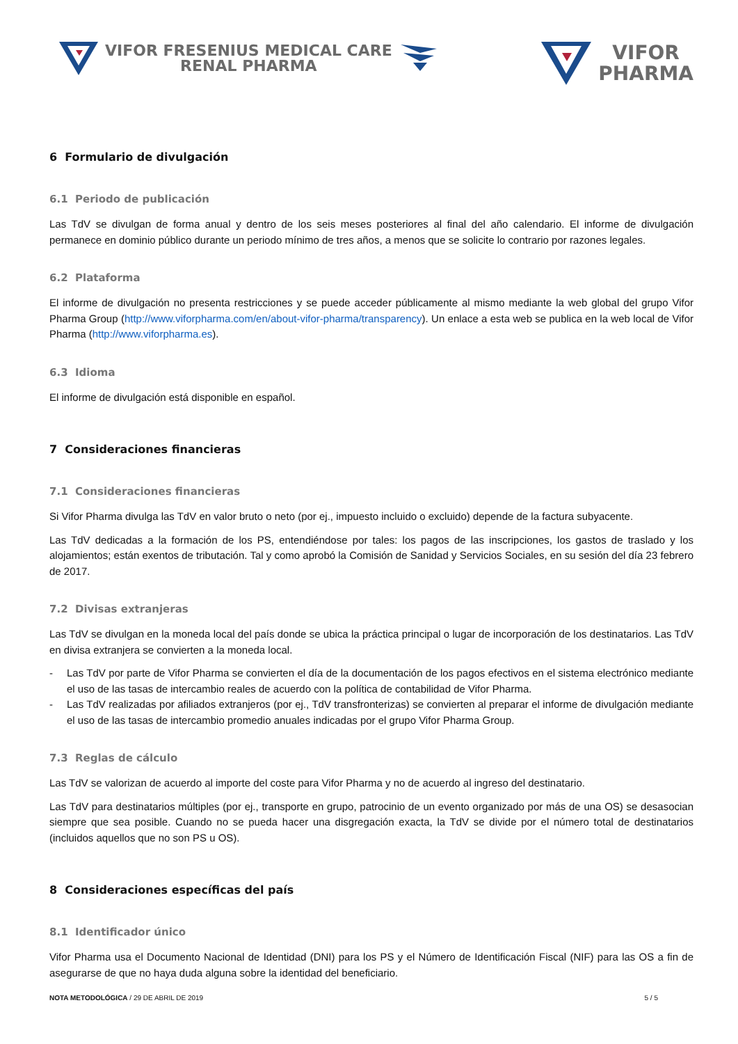VIFOR FRESENIUS MEDICAL CARE
RENAL PHARMA
VIFOR
PHARMA
6 Formulario de divulgación
6.1 Periodo de publicación
Las TdV se divulgan de forma anual y dentro de los seis meses posteriores al final del año calendario. El informe de divulgación permanece en dominio público durante un periodo mínimo de tres años, a menos que se solicite lo contrario por razones legales.
6.2 Plataforma
El informe de divulgación no presenta restricciones y se puede acceder públicamente al mismo mediante la web global del grupo Vifor Pharma Group (http://www.viforpharma.com/en/about-vifor-pharma/transparency). Un enlace a esta web se publica en la web local de Vifor Pharma (http://www.viforpharma.es).
6.3 Idioma
El informe de divulgación está disponible en español.
7 Consideraciones financieras
7.1 Consideraciones financieras
Si Vifor Pharma divulga las TdV en valor bruto o neto (por ej., impuesto incluido o excluido) depende de la factura subyacente.
Las TdV dedicadas a la formación de los PS, entendiéndose por tales: los pagos de las inscripciones, los gastos de traslado y los alojamientos; están exentos de tributación. Tal y como aprobó la Comisión de Sanidad y Servicios Sociales, en su sesión del día 23 febrero de 2017.
7.2 Divisas extranjeras
Las TdV se divulgan en la moneda local del país donde se ubica la práctica principal o lugar de incorporación de los destinatarios. Las TdV en divisa extranjera se convierten a la moneda local.
- Las TdV por parte de Vifor Pharma se convierten el día de la documentación de los pagos efectivos en el sistema electrónico mediante el uso de las tasas de intercambio reales de acuerdo con la política de contabilidad de Vifor Pharma.
- Las TdV realizadas por afiliados extranjeros (por ej., TdV transfronterizas) se convierten al preparar el informe de divulgación mediante el uso de las tasas de intercambio promedio anuales indicadas por el grupo Vifor Pharma Group.
7.3 Reglas de cálculo
Las TdV se valorizan de acuerdo al importe del coste para Vifor Pharma y no de acuerdo al ingreso del destinatario.
Las TdV para destinatarios múltiples (por ej., transporte en grupo, patrocinio de un evento organizado por más de una OS) se desasocian siempre que sea posible. Cuando no se pueda hacer una disgregación exacta, la TdV se divide por el número total de destinatarios (incluidos aquellos que no son PS u OS).
8 Consideraciones específicas del país
8.1 Identificador único
Vifor Pharma usa el Documento Nacional de Identidad (DNI) para los PS y el Número de Identificación Fiscal (NIF) para las OS a fin de asegurarse de que no haya duda alguna sobre la identidad del beneficiario.
NOTA METODOLÓGICA / 29 DE ABRIL DE 2019
5 / 5